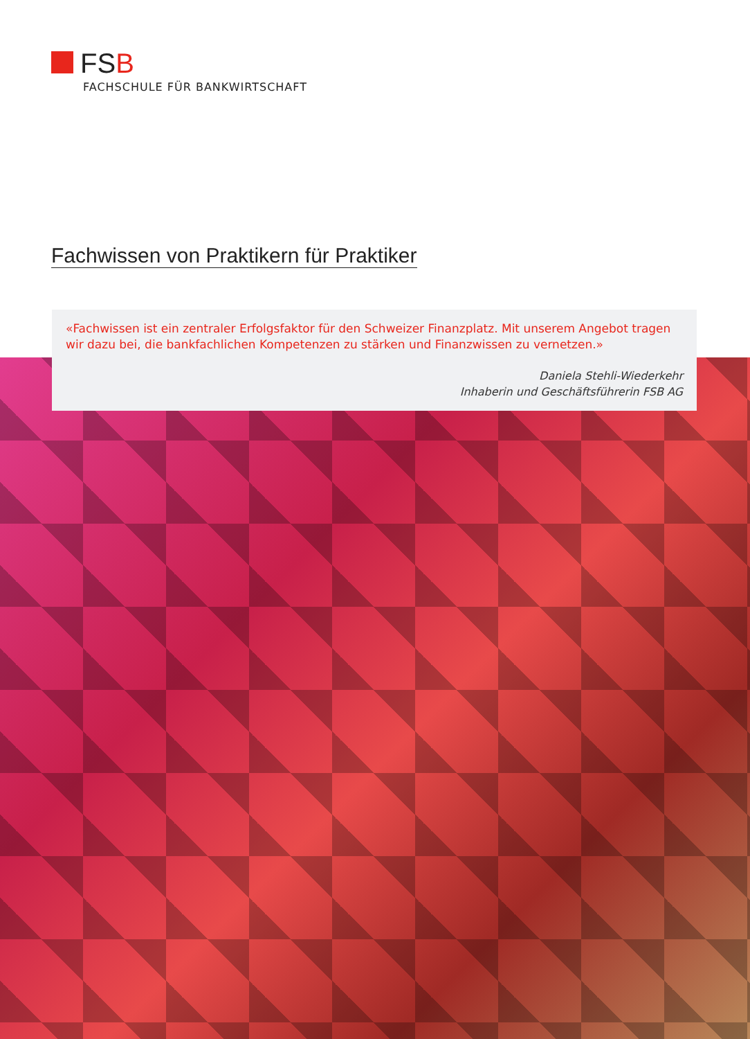FSB
FACHSCHULE FÜR BANKWIRTSCHAFT
Fachwissen von Praktikern für Praktiker
«Fachwissen ist ein zentraler Erfolgsfaktor für den Schweizer Finanzplatz. Mit unserem Angebot tragen wir dazu bei, die bankfachlichen Kompetenzen zu stärken und Finanzwissen zu vernetzen.»
Daniela Stehli-Wiederkehr
Inhaberin und Geschäftsführerin FSB AG